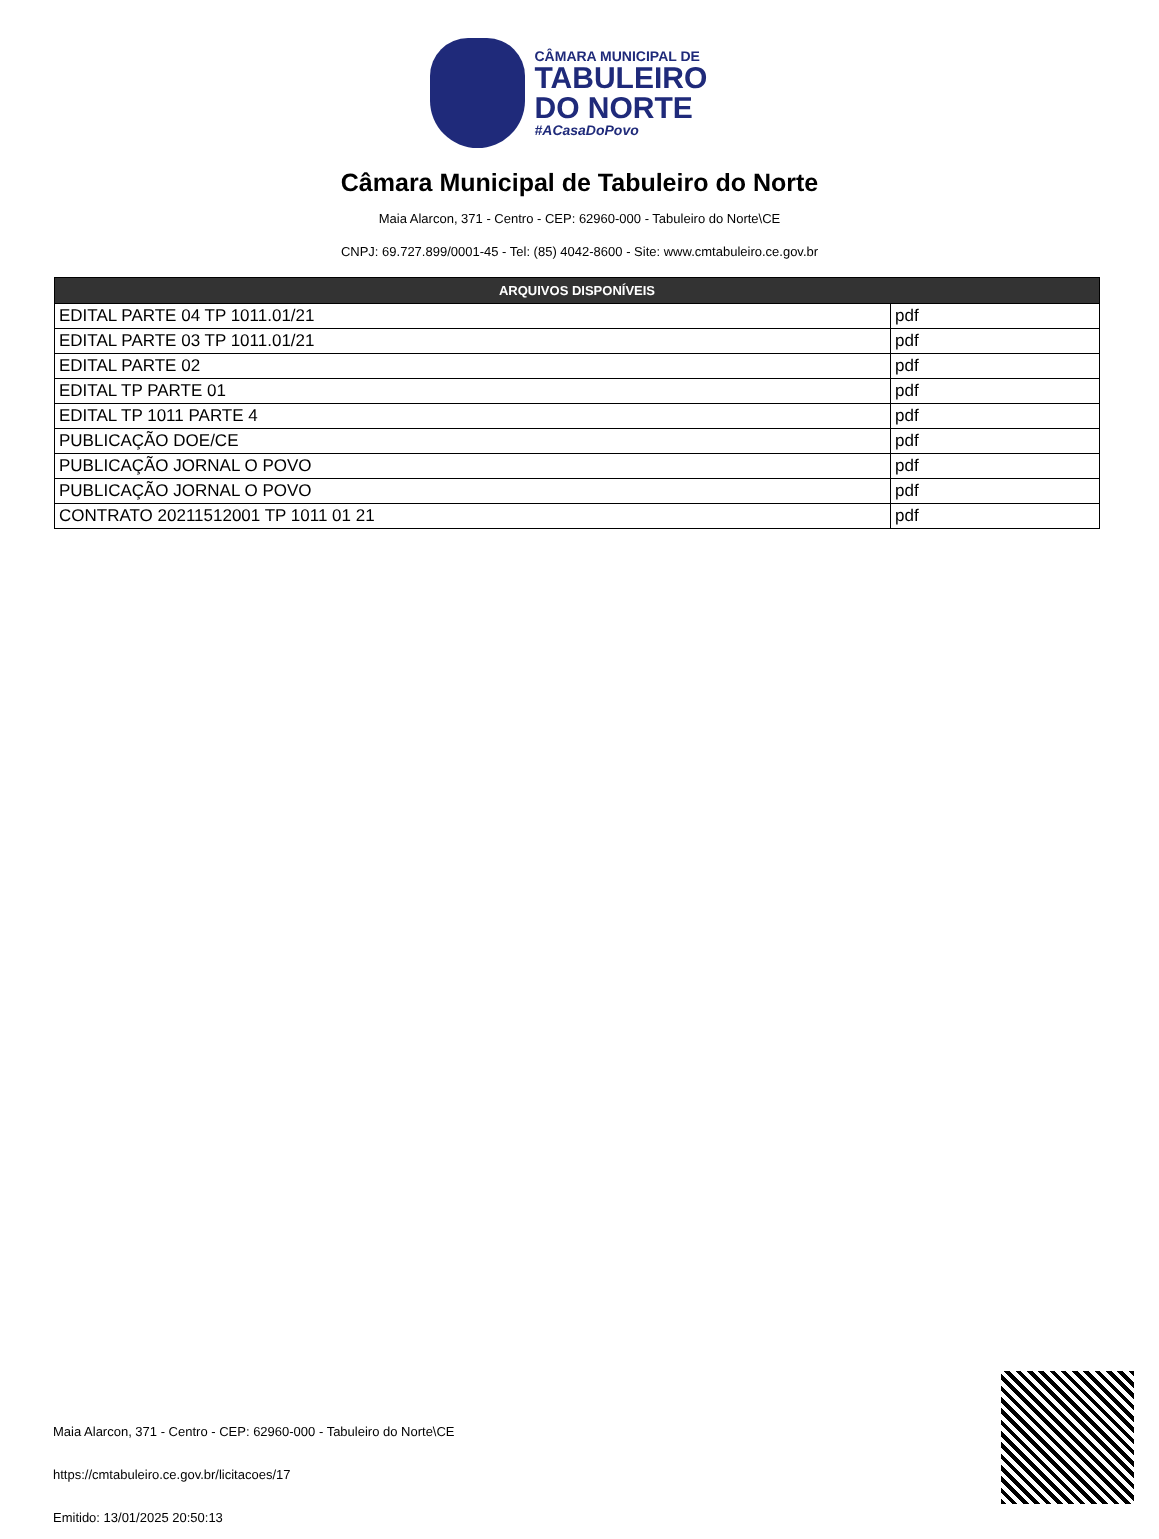CÂMARA MUNICIPAL DE
TABULEIRO
DO NORTE
#ACasaDoPovo
Câmara Municipal de Tabuleiro do Norte
Maia Alarcon, 371 - Centro - CEP: 62960-000 - Tabuleiro do Norte\CE
CNPJ: 69.727.899/0001-45 - Tel: (85) 4042-8600 - Site: www.cmtabuleiro.ce.gov.br
| ARQUIVOS DISPONÍVEIS | |
| --- | --- |
| EDITAL PARTE 04 TP 1011.01/21 | pdf |
| EDITAL PARTE 03 TP 1011.01/21 | pdf |
| EDITAL PARTE 02 | pdf |
| EDITAL TP PARTE 01 | pdf |
| EDITAL TP 1011 PARTE 4 | pdf |
| PUBLICAÇÃO DOE/CE | pdf |
| PUBLICAÇÃO JORNAL O POVO | pdf |
| PUBLICAÇÃO JORNAL O POVO | pdf |
| CONTRATO 20211512001 TP 1011 01 21 | pdf |
Maia Alarcon, 371 - Centro - CEP: 62960-000 - Tabuleiro do Norte\CE
https://cmtabuleiro.ce.gov.br/licitacoes/17
Emitido: 13/01/2025 20:50:13